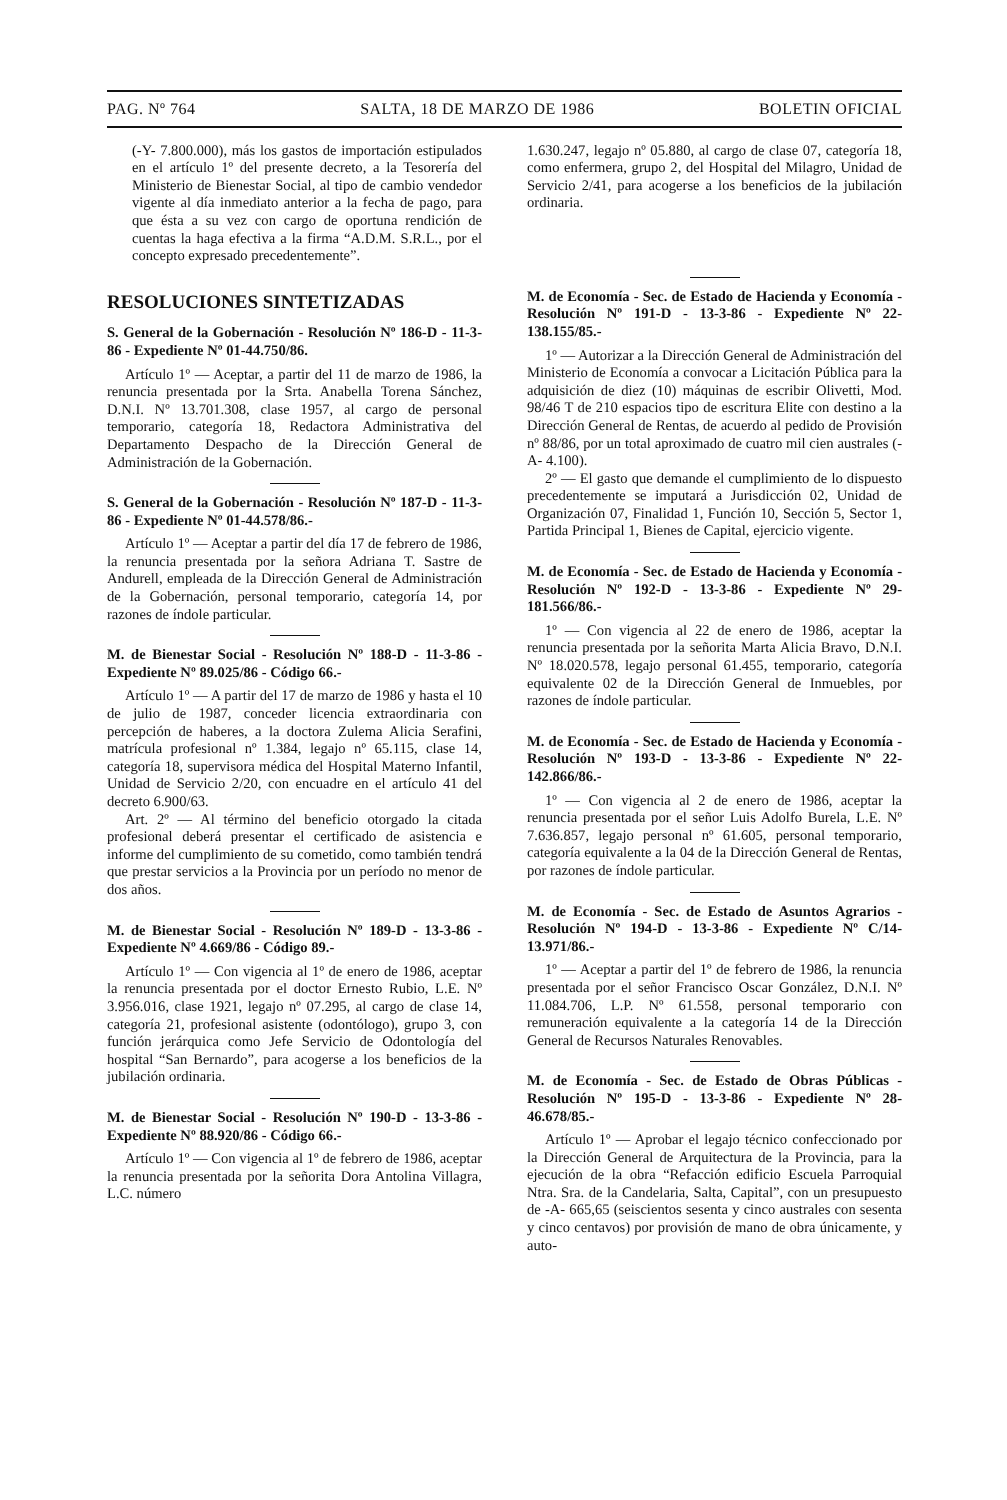PAG. Nº 764 SALTA, 18 DE MARZO DE 1986 BOLETIN OFICIAL
(-Y- 7.800.000), más los gastos de importación estipulados en el artículo 1º del presente decreto, a la Tesorería del Ministerio de Bienestar Social, al tipo de cambio vendedor vigente al día inmediato anterior a la fecha de pago, para que ésta a su vez con cargo de oportuna rendición de cuentas la haga efectiva a la firma “A.D.M. S.R.L., por el concepto expresado precedentemente”.
1.630.247, legajo nº 05.880, al cargo de clase 07, categoría 18, como enfermera, grupo 2, del Hospital del Milagro, Unidad de Servicio 2/41, para acogerse a los beneficios de la jubilación ordinaria.
RESOLUCIONES SINTETIZADAS
S. General de la Gobernación - Resolución Nº 186-D - 11-3-86 - Expediente Nº 01-44.750/86.
Artículo 1º — Aceptar, a partir del 11 de marzo de 1986, la renuncia presentada por la Srta. Anabella Torena Sánchez, D.N.I. Nº 13.701.308, clase 1957, al cargo de personal temporario, categoría 18, Redactora Administrativa del Departamento Despacho de la Dirección General de Administración de la Gobernación.
S. General de la Gobernación - Resolución Nº 187-D - 11-3-86 - Expediente Nº 01-44.578/86.-
Artículo 1º — Aceptar a partir del día 17 de febrero de 1986, la renuncia presentada por la señora Adriana T. Sastre de Andurell, empleada de la Dirección General de Administración de la Gobernación, personal temporario, categoría 14, por razones de índole particular.
M. de Bienestar Social - Resolución Nº 188-D - 11-3-86 - Expediente Nº 89.025/86 - Código 66.-
Artículo 1º — A partir del 17 de marzo de 1986 y hasta el 10 de julio de 1987, conceder licencia extraordinaria con percepción de haberes, a la doctora Zulema Alicia Serafini, matrícula profesional nº 1.384, legajo nº 65.115, clase 14, categoría 18, supervisora médica del Hospital Materno Infantil, Unidad de Servicio 2/20, con encuadre en el artículo 41 del decreto 6.900/63.
Art. 2º — Al término del beneficio otorgado la citada profesional deberá presentar el certificado de asistencia e informe del cumplimiento de su cometido, como también tendrá que prestar servicios a la Provincia por un período no menor de dos años.
M. de Bienestar Social - Resolución Nº 189-D - 13-3-86 - Expediente Nº 4.669/86 - Código 89.-
Artículo 1º — Con vigencia al 1º de enero de 1986, aceptar la renuncia presentada por el doctor Ernesto Rubio, L.E. Nº 3.956.016, clase 1921, legajo nº 07.295, al cargo de clase 14, categoría 21, profesional asistente (odontólogo), grupo 3, con función jerárquica como Jefe Servicio de Odontología del hospital “San Bernardo”, para acogerse a los beneficios de la jubilación ordinaria.
M. de Bienestar Social - Resolución Nº 190-D - 13-3-86 - Expediente Nº 88.920/86 - Código 66.-
Artículo 1º — Con vigencia al 1º de febrero de 1986, aceptar la renuncia presentada por la señorita Dora Antolina Villagra, L.C. número
M. de Economía - Sec. de Estado de Hacienda y Economía - Resolución Nº 191-D - 13-3-86 - Expediente Nº 22-138.155/85.-
1º — Autorizar a la Dirección General de Administración del Ministerio de Economía a convocar a Licitación Pública para la adquisición de diez (10) máquinas de escribir Olivetti, Mod. 98/46 T de 210 espacios tipo de escritura Elite con destino a la Dirección General de Rentas, de acuerdo al pedido de Provisión nº 88/86, por un total aproximado de cuatro mil cien australes (-A- 4.100).
2º — El gasto que demande el cumplimiento de lo dispuesto precedentemente se imputará a Jurisdicción 02, Unidad de Organización 07, Finalidad 1, Función 10, Sección 5, Sector 1, Partida Principal 1, Bienes de Capital, ejercicio vigente.
M. de Economía - Sec. de Estado de Hacienda y Economía - Resolución Nº 192-D - 13-3-86 - Expediente Nº 29-181.566/86.-
1º — Con vigencia al 22 de enero de 1986, aceptar la renuncia presentada por la señorita Marta Alicia Bravo, D.N.I. Nº 18.020.578, legajo personal 61.455, temporario, categoría equivalente 02 de la Dirección General de Inmuebles, por razones de índole particular.
M. de Economía - Sec. de Estado de Hacienda y Economía - Resolución Nº 193-D - 13-3-86 - Expediente Nº 22-142.866/86.-
1º — Con vigencia al 2 de enero de 1986, aceptar la renuncia presentada por el señor Luis Adolfo Burela, L.E. Nº 7.636.857, legajo personal nº 61.605, personal temporario, categoría equivalente a la 04 de la Dirección General de Rentas, por razones de índole particular.
M. de Economía - Sec. de Estado de Asuntos Agrarios - Resolución Nº 194-D - 13-3-86 - Expediente Nº C/14-13.971/86.-
1º — Aceptar a partir del 1º de febrero de 1986, la renuncia presentada por el señor Francisco Oscar González, D.N.I. Nº 11.084.706, L.P. Nº 61.558, personal temporario con remuneración equivalente a la categoría 14 de la Dirección General de Recursos Naturales Renovables.
M. de Economía - Sec. de Estado de Obras Públicas - Resolución Nº 195-D - 13-3-86 - Expediente Nº 28-46.678/85.-
Artículo 1º — Aprobar el legajo técnico confeccionado por la Dirección General de Arquitectura de la Provincia, para la ejecución de la obra “Refacción edificio Escuela Parroquial Ntra. Sra. de la Candelaria, Salta, Capital”, con un presupuesto de -A- 665,65 (seiscientos sesenta y cinco australes con sesenta y cinco centavos) por provisión de mano de obra únicamente, y auto-